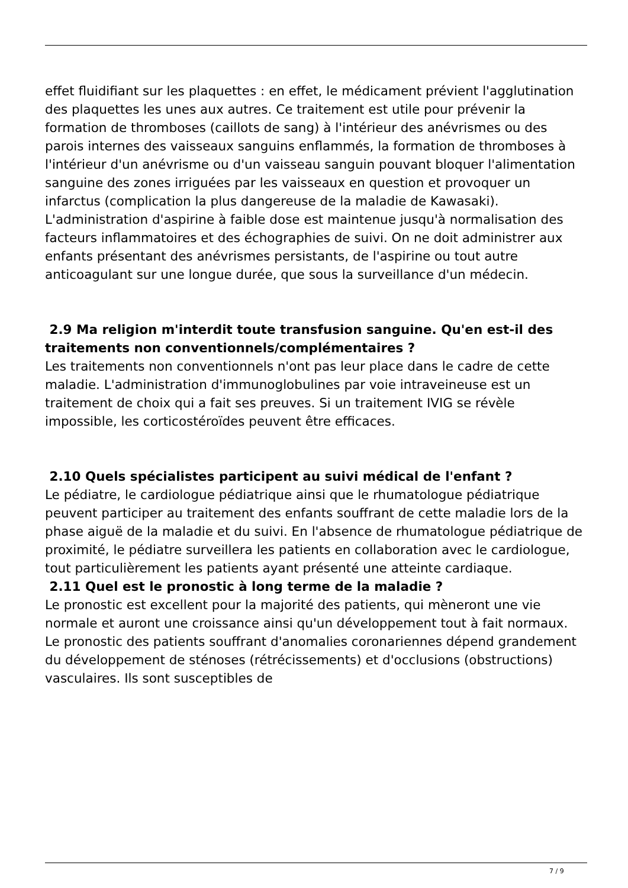effet fluidifiant sur les plaquettes : en effet, le médicament prévient l'agglutination des plaquettes les unes aux autres. Ce traitement est utile pour prévenir la formation de thromboses (caillots de sang) à l'intérieur des anévrismes ou des parois internes des vaisseaux sanguins enflammés, la formation de thromboses à l'intérieur d'un anévrisme ou d'un vaisseau sanguin pouvant bloquer l'alimentation sanguine des zones irriguées par les vaisseaux en question et provoquer un infarctus (complication la plus dangereuse de la maladie de Kawasaki). L'administration d'aspirine à faible dose est maintenue jusqu'à normalisation des facteurs inflammatoires et des échographies de suivi. On ne doit administrer aux enfants présentant des anévrismes persistants, de l'aspirine ou tout autre anticoagulant sur une longue durée, que sous la surveillance d'un médecin.
2.9 Ma religion m'interdit toute transfusion sanguine. Qu'en est-il des traitements non conventionnels/complémentaires ?
Les traitements non conventionnels n'ont pas leur place dans le cadre de cette maladie. L'administration d'immunoglobulines par voie intraveineuse est un traitement de choix qui a fait ses preuves. Si un traitement IVIG se révèle impossible, les corticostéroïdes peuvent être efficaces.
2.10 Quels spécialistes participent au suivi médical de l'enfant ?
Le pédiatre, le cardiologue pédiatrique ainsi que le rhumatologue pédiatrique peuvent participer au traitement des enfants souffrant de cette maladie lors de la phase aiguë de la maladie et du suivi. En l'absence de rhumatologue pédiatrique de proximité, le pédiatre surveillera les patients en collaboration avec le cardiologue, tout particulièrement les patients ayant présenté une atteinte cardiaque.
2.11 Quel est le pronostic à long terme de la maladie ?
Le pronostic est excellent pour la majorité des patients, qui mèneront une vie normale et auront une croissance ainsi qu'un développement tout à fait normaux.
Le pronostic des patients souffrant d'anomalies coronariennes dépend grandement du développement de sténoses (rétrécissements) et d'occlusions (obstructions) vasculaires. Ils sont susceptibles de
7 / 9